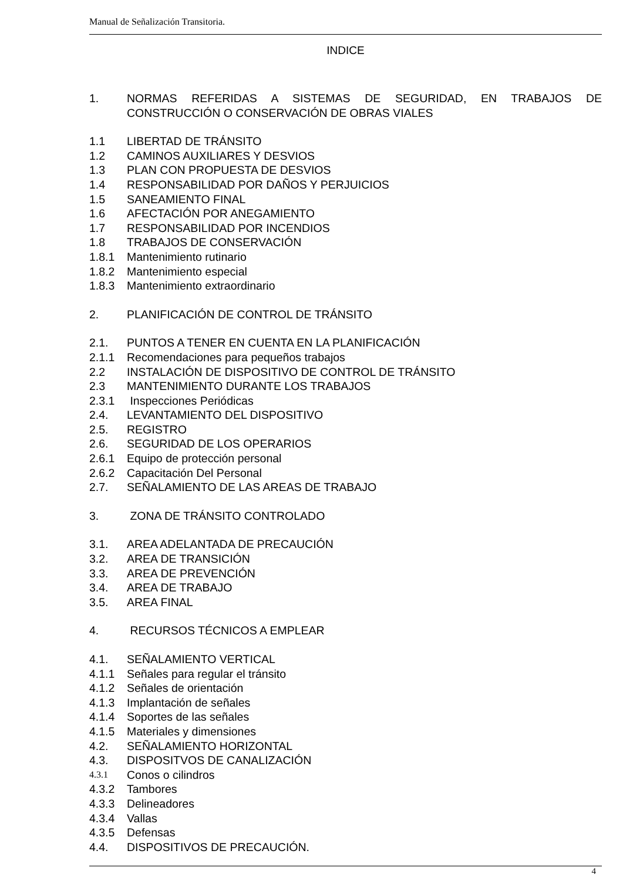Manual de Señalización Transitoria.
INDICE
1. NORMAS REFERIDAS A SISTEMAS DE SEGURIDAD, EN TRABAJOS DE CONSTRUCCIÓN O CONSERVACIÓN DE OBRAS VIALES
1.1 LIBERTAD DE TRÁNSITO
1.2 CAMINOS AUXILIARES Y DESVIOS
1.3 PLAN CON PROPUESTA DE DESVIOS
1.4 RESPONSABILIDAD POR DAÑOS Y PERJUICIOS
1.5 SANEAMIENTO FINAL
1.6 AFECTACIÓN POR ANEGAMIENTO
1.7 RESPONSABILIDAD POR INCENDIOS
1.8 TRABAJOS DE CONSERVACIÓN
1.8.1 Mantenimiento rutinario
1.8.2 Mantenimiento especial
1.8.3 Mantenimiento extraordinario
2. PLANIFICACIÓN DE CONTROL DE TRÁNSITO
2.1. PUNTOS A TENER EN CUENTA EN LA PLANIFICACIÓN
2.1.1 Recomendaciones para pequeños trabajos
2.2 INSTALACIÓN DE DISPOSITIVO DE CONTROL DE TRÁNSITO
2.3 MANTENIMIENTO DURANTE LOS TRABAJOS
2.3.1 Inspecciones Periódicas
2.4. LEVANTAMIENTO DEL DISPOSITIVO
2.5. REGISTRO
2.6. SEGURIDAD DE LOS OPERARIOS
2.6.1 Equipo de protección personal
2.6.2 Capacitación Del Personal
2.7. SEÑALAMIENTO DE LAS AREAS DE TRABAJO
3. ZONA DE TRÁNSITO CONTROLADO
3.1. AREA ADELANTADA DE PRECAUCIÓN
3.2. AREA DE TRANSICIÓN
3.3. AREA DE PREVENCIÓN
3.4. AREA DE TRABAJO
3.5. AREA FINAL
4. RECURSOS TÉCNICOS A EMPLEAR
4.1. SEÑALAMIENTO VERTICAL
4.1.1 Señales para regular el tránsito
4.1.2 Señales de orientación
4.1.3 Implantación de señales
4.1.4 Soportes de las señales
4.1.5 Materiales y dimensiones
4.2. SEÑALAMIENTO HORIZONTAL
4.3. DISPOSITVOS DE CANALIZACIÓN
4.3.1 Conos o cilindros
4.3.2 Tambores
4.3.3 Delineadores
4.3.4 Vallas
4.3.5 Defensas
4.4. DISPOSITIVOS DE PRECAUCIÓN.
4